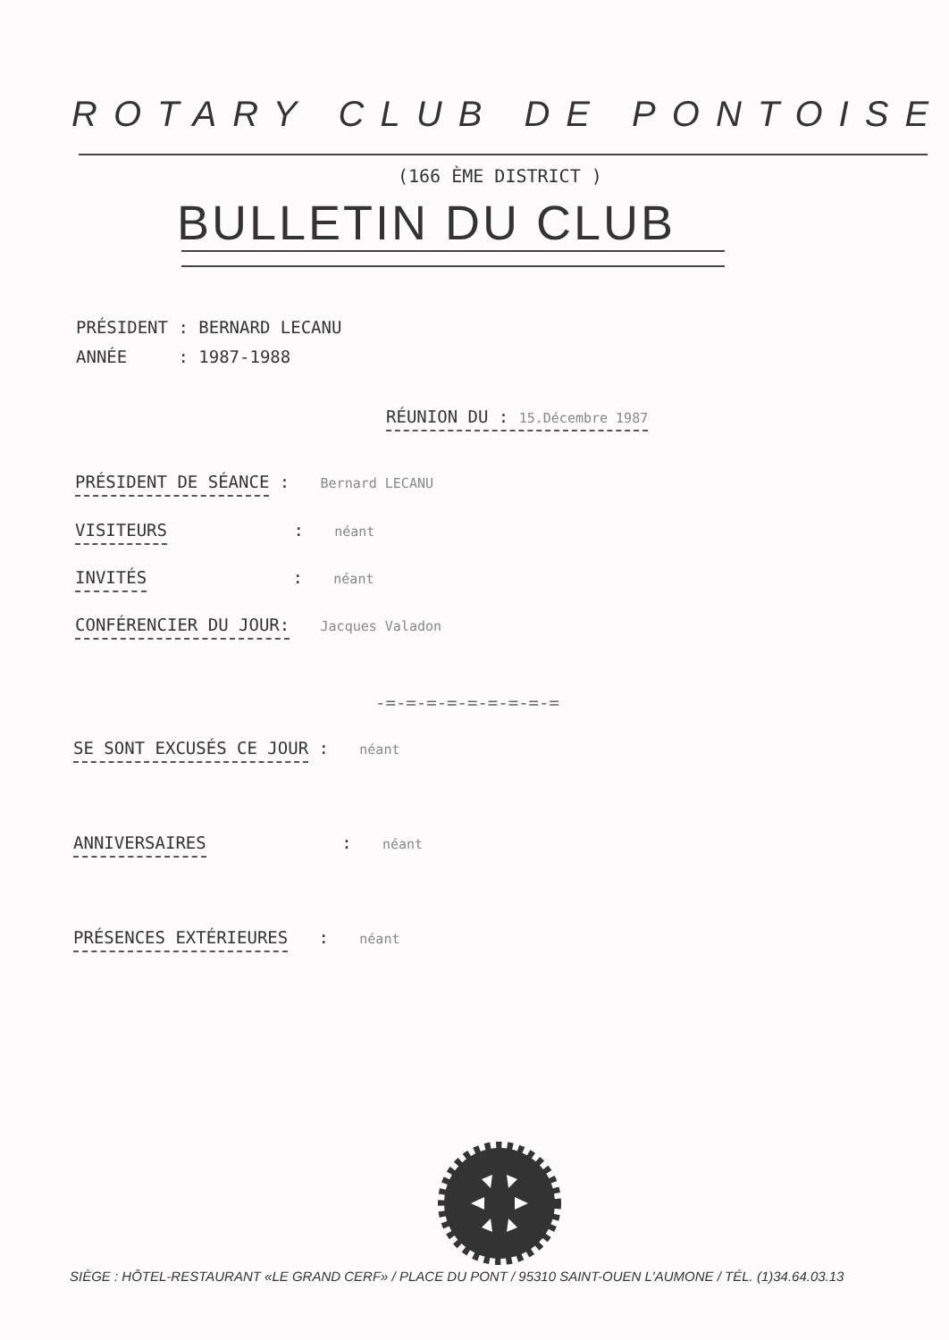ROTARY CLUB DE PONTOISE
(166 ÈME DISTRICT )
BULLETIN DU CLUB
PRÉSIDENT : BERNARD LECANU
ANNÉE : 1987-1988
RÉUNION DU : 15.Décembre 1987
PRÉSIDENT DE SÉANCE : Bernard LECANU
VISITEURS : néant
INVITÉS : néant
CONFÉRENCIER DU JOUR: Jacques Valadon
-=-=-=-=-=-=-=-=-=
SE SONT EXCUSÉS CE JOUR : néant
ANNIVERSAIRES : néant
PRÉSENCES EXTÉRIEURES : néant
SIÈGE : HÔTEL-RESTAURANT «LE GRAND CERF» / PLACE DU PONT / 95310 SAINT-OUEN L'AUMONE / TÉL. (1)34.64.03.13